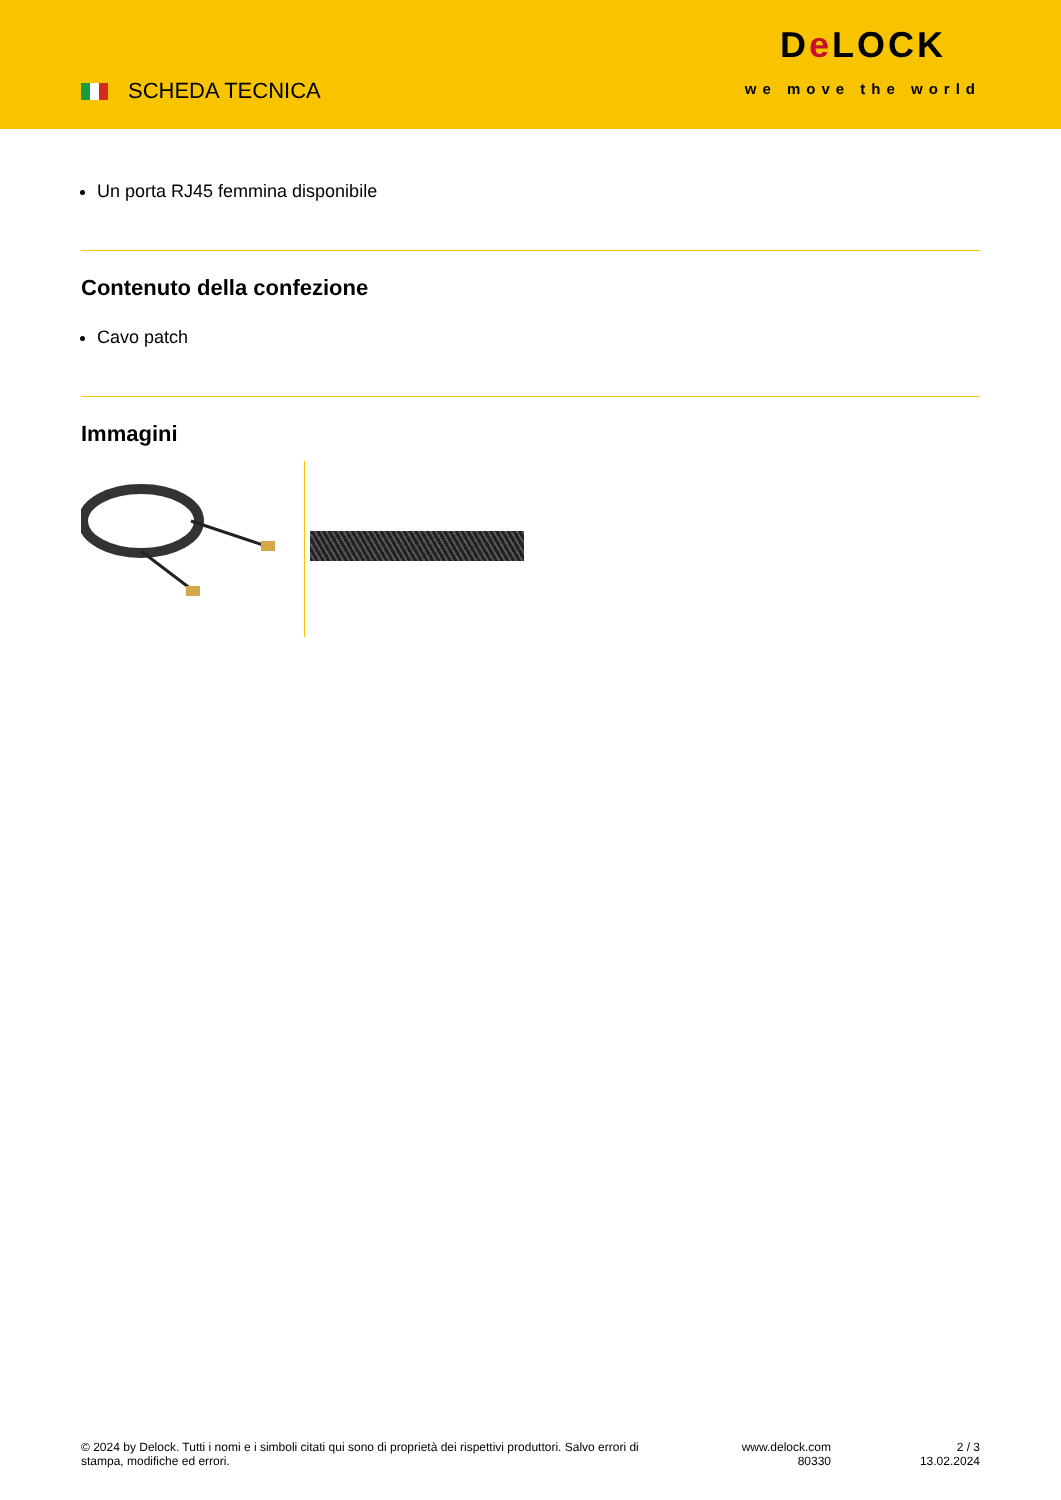SCHEDA TECNICA
De LOCK
we move the world
Un porta RJ45 femmina disponibile
Contenuto della confezione
Cavo patch
Immagini
© 2024 by Delock. Tutti i nomi e i simboli citati qui sono di proprietà dei rispettivi produttori. Salvo errori di stampa, modifiche ed errori.
www.delock.com
80330
2 / 3
13.02.2024